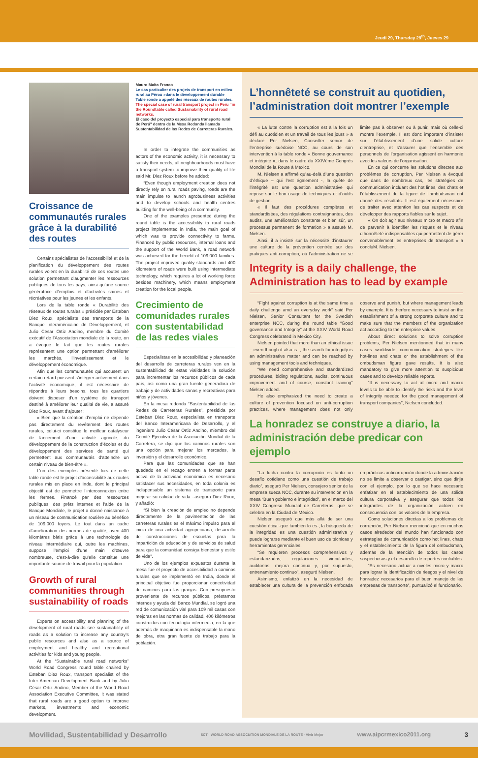Jeudi 29, Thursday 29<sup>th</sup>, Jueves 29
Croissance de communautés rurales grâce à la durabilité des routes
Certains spécialistes de l’accessibilité et de la planification du développement des routes rurales voient en la durabilité de ces routes une solution permettant d’augmenter les ressources publiques de tous les pays, ainsi qu’une source génératrice d’emplois et d’activités saines et récréatives pour les jeunes et les enfants.
Lors de la table ronde « Durabilité des réseaux de routes rurales » présidée par Esteban Diez Roux, spécialiste des transports de la Banque Interaméricaine de Développement, et Julio Cesar Ortiz Andino, membre du Comité exécutif de l’Association mondiale de la route, on a évoqué le fait que les routes rurales représentent une option permettant d’améliorer les marchés, l’investissement et le développement économique.
Afin que les communautés qui accusent un certain retard puissent s’intégrer activement dans l’activité économique, il est nécessaire de répondre à leurs besoins, tous les quartiers doivent disposer d’un système de transport destiné à améliorer leur qualité de vie, a assuré Diez Roux, avant d’ajouter :
« Bien que la création d’emploi ne dépende pas directement du revêtement des routes rurales, celui-ci constitue le meilleur catalyseur de lancement d’une activité agricole, du développement de la construction d’écoles et du développement des services de santé qui permettent aux communautés d’atteindre un certain niveau de bien-être ».
L’un des exemples présenté lors de cette table ronde est le projet d’accessibilité aux routes rurales mis en place en Inde, dont le principal objectif est de permettre l’interconnexion entre les fermes. Financé par des ressources publiques, des prêts internes et l’aide de la Banque Mondiale, le projet a donné naissance à un réseau de communication routière au bénéfice de 109.000 foyers. Le tout dans un cadre d’amélioration des normes de qualité, avec 400 kilomètres bâtis grâce à une technologie de niveau intermédiaire qui, outre les machines, suppose l’emploi d’une main d’œuvre nombreuse, c’est-à-dire qu’elle constitue une importante source de travail pour la population.
Growth of rural communities through sustainability of roads
Experts on accessibility and planning of the development of rural roads see sustainability of roads as a solution to increase any country’s public resources and also as a source of employment and healthy and recreational activities for kids and young people.
At the “Sustainable rural road networks” World Road Congress round table chaired by Esteban Diez Roux, transport specialist of the Inter-American Development Bank and by Julio César Ortiz Andino, Member of the World Road Association Executive Committee, it was stated that rural roads are a good option to improve markets, investments and economic development.
Mauro Maita Franco
Le cas particulier des projets de transport en milieu rural au Pérou »dans le développement durable Table ronde a appelé des réseaux de routes rurales.
The special case of rural transport project in Peru “in the Roundtable called Sustainability of rural road networks.
El caso del proyecto especial para transporte rural de Perú" dentro de la Mesa Redonda llamada Sustentabilidad de las Redes de Carreteras Rurales.
In order to integrate the communities as actors of the economic activity, it is necessary to satisfy their needs, all neighbourhoods must have a transport system to improve their quality of life said Mr. Diez Roux before he added:
“Even though employment creation does not directly rely on rural roads paving, roads are the main impulse to launch agrobusiness activities and to develop schools and health centres building for the well-being of a community.
One of the examples presented during the round table is the accessibility to rural roads project implemented in India, the main goal of which was to provide connectivity to farms. Financed by public resources, internal loans and the support of the World Bank, a road network was achieved for the benefit of 109.000 families. The project improved quality standards and 400 kilometers of roads were built using intermediate technology, which requires a lot of working force besides machinery, which means employment creation for the local people.
Crecimiento de comunidades rurales con sustentabilidad de las redes viales
Especialistas en la accesibilidad y planeación del desarrollo de carreteras rurales ven en la sustentabilidad de estas vialidades la solución para incrementar los recursos públicos de cada país, así como una gran fuente generadora de trabajo y de actividades sanas y recreativas para niños y jóvenes.
En la mesa redonda “Sustentabilidad de las Redes de Carreteras Rurales”, presidida por Esteban Diez Roux, especialista en transporte del Banco Interamericana de Desarrollo, y el ingeniero Julio César Ortiz Andino, miembro del Comité Ejecutivo de la Asociación Mundial de la Carretera, se dijo que los caminos rurales son una opción para mejorar los mercados, la inversión y el desarrollo económico.
Para que las comunidades que se han quedado en el rezago entren a formar parte activa de la actividad económica es necesario satisfacer sus necesidades, en toda colonia es indispensable un sistema de transporte para mejorar su calidad de vida –asegura Diez Roux, y añadió:
“Si bien la creación de empleo no depende directamente de la pavimentación de las carreteras rurales es el máximo impulso para el inicio de una actividad agropecuaria, desarrollo de construcciones de escuelas para la impartición de educación y de servicios de salud para que la comunidad consiga bienestar y estilo de vida”.
Uno de los ejemplos expuestos durante la mesa fue el proyecto de accesibilidad a caminos rurales que se implementó en India, donde el principal objetivo fue proporcionar conectividad de caminos para las granjas. Con presupuesto proveniente de recursos públicos, préstamos internos y ayuda del Banco Mundial, se logró una red de comunicación vial para 109 mil casas con mejoras en las normas de calidad, 400 kilómetros construidos con tecnología intermedia, en la que además de maquinaria es indispensable la mano de obra, otra gran fuente de trabajo para la población.
L’honnêteté se construit au quotidien, l’administration doit montrer l’exemple
« La lutte contre la corruption est à la fois un défi au quotidien et un travail de tous les jours » a déclaré Per Nielsen, Conseiller senior de l’entreprise suédoise NCC, au cours de son intervention à la table ronde « Bonne gouvernance et intégrité », dans le cadre du XXIVème Congrès Mondial de la Route à Mexico.
M. Nielsen a affirmé qu’au-delà d’une question d’éthique – qui l’est également -, la quête de l’intégrité est une question administrative qui repose sur le bon usage de techniques et d’outils de gestion.
« Il faut des procédures complètes et standardisées, des régulations contraignantes, des audits, une amélioration constante et bien sûr, un processus permanent de formation » a assuré M. Nielsen.
Ainsi, il a insisté sur la nécessité d’instaurer une culture de la prévention centrée sur des pratiques anti-corruption, où l’administration ne se limite pas à observer ou à punir, mais où celle-ci montre l’exemple. Il est donc important d’insister sur l’établissement d’une solide culture d’entreprise, et s’assurer que l’ensemble des personnels de l’organisation agissent en harmonie avec les valeurs de l’organisation.
En ce qui concerne les solutions directes aux problèmes de corruption, Per Nielsen a évoqué que dans de nombreux cas, les stratégies de communication incluant des hot lines, des chats et l’établissement de la figure de l’ombudsman ont donné des résultats. Il est également nécessaire de traiter avec attention les cas suspects et de développer des rapports fiables sur le sujet.
« On doit agir aux niveaux micro et macro afin de parvenir à identifier les risques et le niveau d’honnêteté indispensables qui permettent de gérer convenablement les entreprises de transport » a concluM. Nielsen.
Integrity is a daily challenge, the Administration has to lead by example
“Fight against corruption is at the same time a daily challenge amd an everyday work” said Per Nielsen, Senior Consultant for the Swedish enterprise NCC, during the round table “Good governance and Integrity” at the XXIV World Road Congress celebrated in Mexico City.
Nielsen pointed that more than an ethical issue – even though it also is -, the search for integrity is an administrative matter and can be reached by using management tools and techniques.
“We need comprehensive and standardized procedures, biding regulations, audits, continuous improvement and of course, constant training” Nielsen added.
He also emphasized the need to create a culture of prevention focused on anti-corruption practices, where management does not only observe and punish, but where management leads by example. It is therfore necessary to insist on the establishment of a strong corporate culture and to make sure that the members of the organization act according to the enterprise values.
About direct solutions to solve corruption problems, Per Nielsen mentionned that in many cases worldwide, communication strategies like hot-lines and chats or the establishment of the ombudsman figure gave results. It is also mandatory to give more attention to suspicious cases and to develop reliable reports.
“It is necessary to act at micro and macro levels to be able to identify the risks and the level of integrity needed for the good management of transport companies”, Nielsen concluded.
La honradez se construye a diario, la administración debe predicar con ejemplo
“La lucha contra la corrupción es tanto un desafío cotidiano como una cuestión de trabajo diario”, aseguró Per Nielsen, consejero senior de la empresa sueca NCC, durante su intervención en la mesa “Buen gobierno e integridad”, en el marco del XXIV Congreso Mundial de Carreteras, que se celebra en la Ciudad de México.
Nielsen aseguró que más allá de ser una cuestión ética -que también lo es-, la búsqueda de la integridad es una cuestión administrativa y puede lograrse mediante el buen uso de técnicas y herramientas gerenciales.
“Se requieren procesos comprehensivos y estandarizados, regulaciones vinculantes, auditorías, mejora continua y, por supuesto, entrenamiento continuo”, aseguró Nielsen.
Asimismo, enfatizó en la necesidad de establecer una cultura de la prevención enfocada en prácticas anticorrupción donde la administración no se limite a observar o castigar, sino que dirija con el ejemplo, por lo que se hace necesario enfatizar en el establecimiento de una sólida cultura corporativa y asegurar que todos los integrantes de la organización actúen en consecuencia con los valores de la empresa.
Como soluciones directas a los problemas de corrupción, Per Nielsen mencionó que en muchos casos alrededor del mundo han funcionado con estrategias de comunicación como hot lines, chats y el establecimiento de la figura del ombudsman, además de la atención de todos los casos sospechosos y el desarrollo de reportes confiables.
“Es necesario actuar a niveles micro y macro para lograr la identificación de riesgos y el nivel de honradez necesarios para el buen manejo de las empresas de transporte”, puntualizó el funcionario.
Movilidad, Sustentabilidad y Desarrollo SCT · WORLD ROAD ASSOCIATION MONDIALE DE LA ROUTE · Vivir Mejor www.aipcrmexico2011.org 3